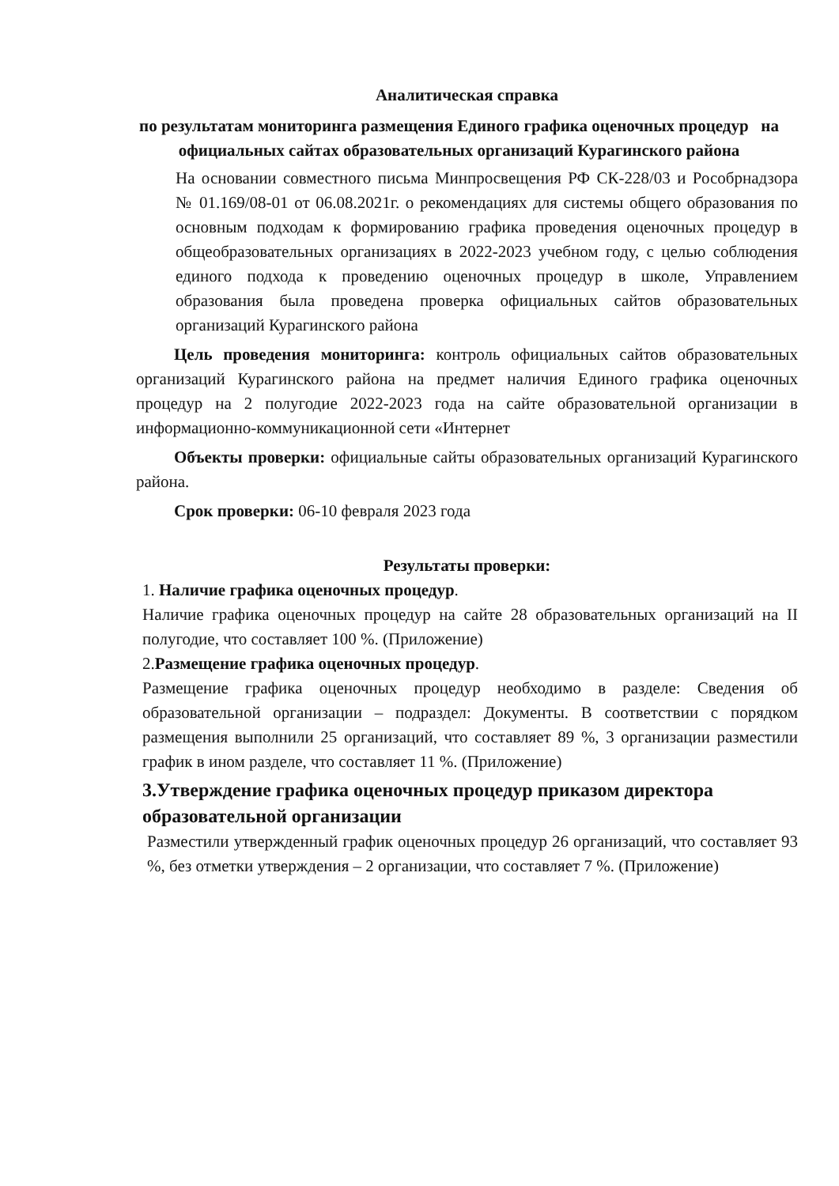Аналитическая справка
по результатам мониторинга размещения Единого графика оценочных процедур на официальных сайтах образовательных организаций Курагинского района
На основании совместного письма Минпросвещения РФ СК-228/03 и Рособрнадзора № 01.169/08-01 от 06.08.2021г. о рекомендациях для системы общего образования по основным подходам к формированию графика проведения оценочных процедур в общеобразовательных организациях в 2022-2023 учебном году, с целью соблюдения единого подхода к проведению оценочных процедур в школе, Управлением образования была проведена проверка официальных сайтов образовательных организаций Курагинского района
Цель проведения мониторинга: контроль официальных сайтов образовательных организаций Курагинского района на предмет наличия Единого графика оценочных процедур на 2 полугодие 2022-2023 года на сайте образовательной организации в информационно-коммуникационной сети «Интернет
Объекты проверки: официальные сайты образовательных организаций Курагинского района.
Срок проверки: 06-10 февраля 2023 года
Результаты проверки:
1. Наличие графика оценочных процедур.
Наличие графика оценочных процедур на сайте 28 образовательных организаций на II полугодие, что составляет 100 %. (Приложение)
2.Размещение графика оценочных процедур.
Размещение графика оценочных процедур необходимо в разделе: Сведения об образовательной организации – подраздел: Документы. В соответствии с порядком размещения выполнили 25 организаций, что составляет 89 %, 3 организации разместили график в ином разделе, что составляет 11 %. (Приложение)
3.Утверждение графика оценочных процедур приказом директора образовательной организации
Разместили утвержденный график оценочных процедур 26 организаций, что составляет 93 %, без отметки утверждения – 2 организации, что составляет 7 %. (Приложение)